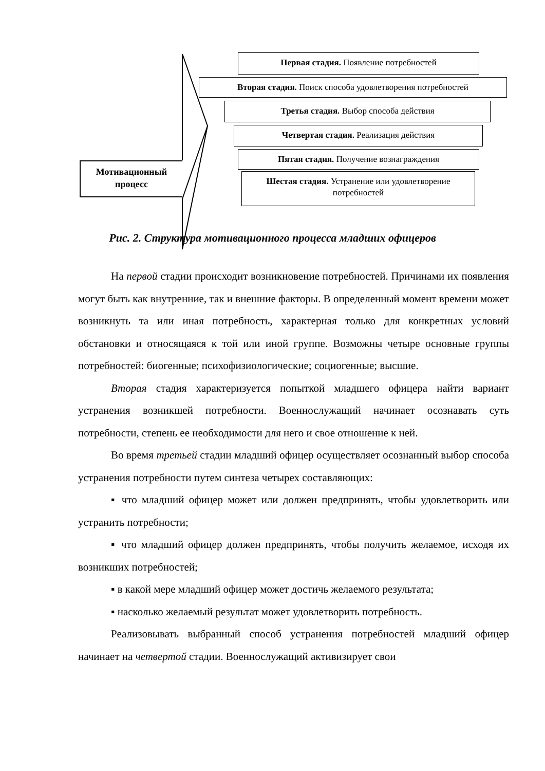Мотивационный процесс
Первая стадия. Появление потребностей
Вторая стадия. Поиск способа удовлетворения потребностей
Третья стадия. Выбор способа действия
Четвертая стадия. Реализация действия
Пятая стадия. Получение вознаграждения
Шестая стадия. Устранение или удовлетворение потребностей
Рис. 2. Структура мотивационного процесса младших офицеров
На первой стадии происходит возникновение потребностей. Причинами их появления могут быть как внутренние, так и внешние факторы. В определенный момент времени может возникнуть та или иная потребность, характерная только для конкретных условий обстановки и относящаяся к той или иной группе. Возможны четыре основные группы потребностей: биогенные; психофизиологические; социогенные; высшие.
Вторая стадия характеризуется попыткой младшего офицера найти вариант устранения возникшей потребности. Военнослужащий начинает осознавать суть потребности, степень ее необходимости для него и свое отношение к ней.
Во время третьей стадии младший офицер осуществляет осознанный выбор способа устранения потребности путем синтеза четырех составляющих:
▪ что младший офицер может или должен предпринять, чтобы удовлетворить или устранить потребности;
▪ что младший офицер должен предпринять, чтобы получить желаемое, исходя их возникших потребностей;
▪ в какой мере младший офицер может достичь желаемого результата;
▪ насколько желаемый результат может удовлетворить потребность.
Реализовывать выбранный способ устранения потребностей младший офицер начинает на четвертой стадии. Военнослужащий активизирует свои